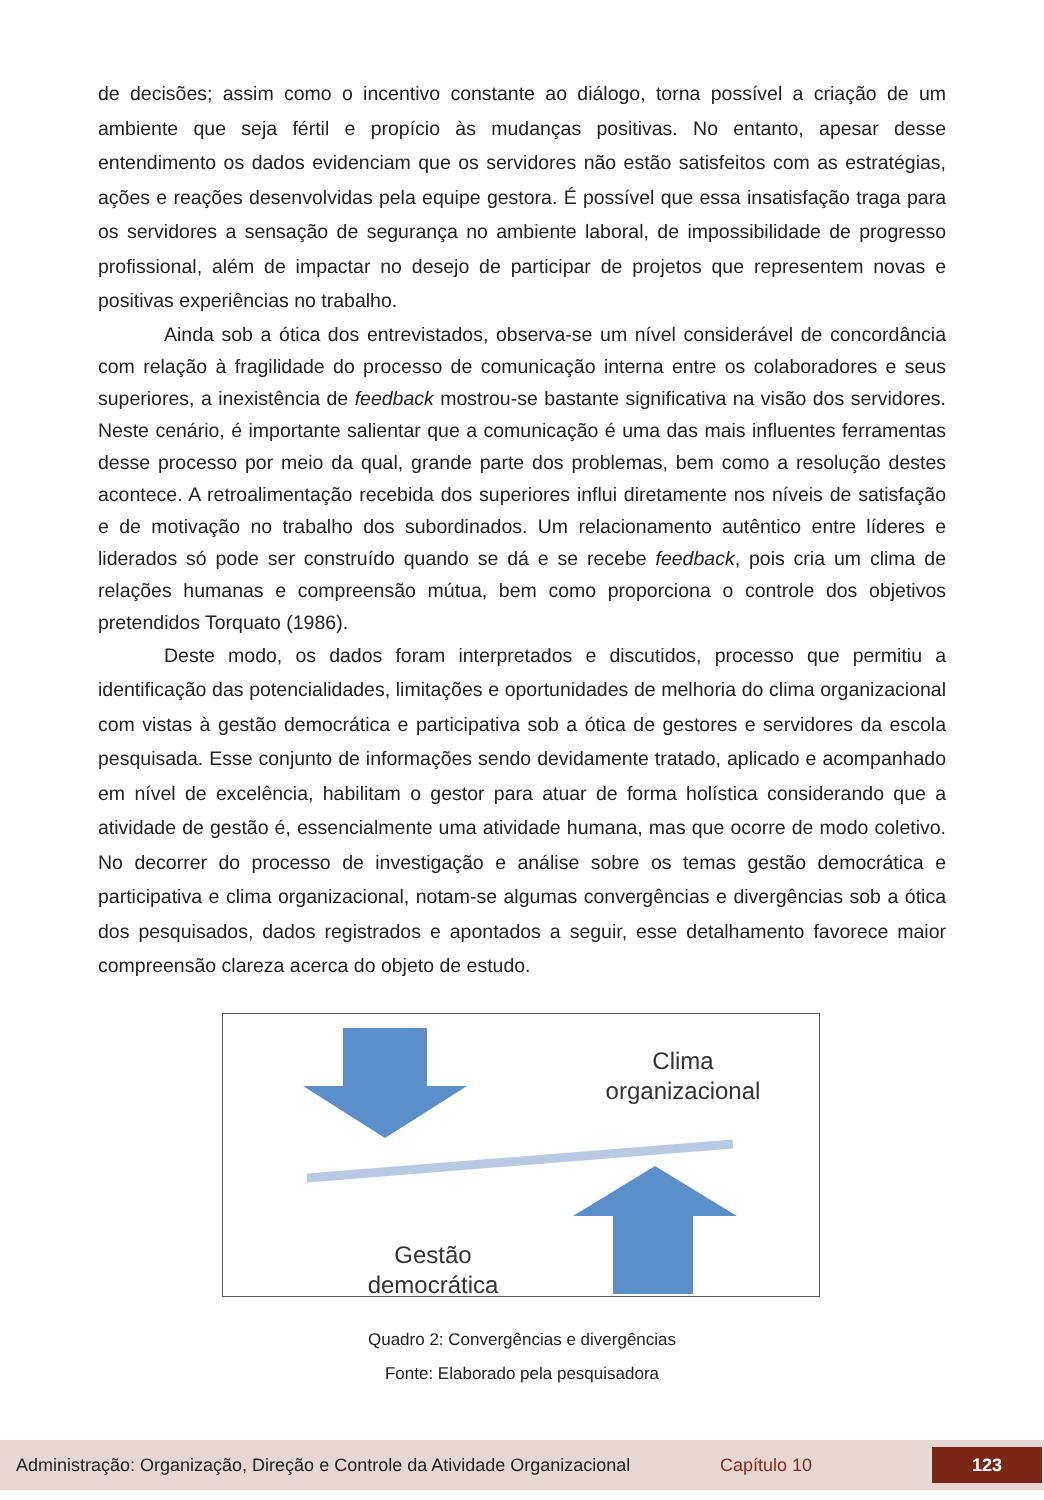de decisões; assim como o incentivo constante ao diálogo, torna possível a criação de um ambiente que seja fértil e propício às mudanças positivas. No entanto, apesar desse entendimento os dados evidenciam que os servidores não estão satisfeitos com as estratégias, ações e reações desenvolvidas pela equipe gestora. É possível que essa insatisfação traga para os servidores a sensação de segurança no ambiente laboral, de impossibilidade de progresso profissional, além de impactar no desejo de participar de projetos que representem novas e positivas experiências no trabalho.
Ainda sob a ótica dos entrevistados, observa-se um nível considerável de concordância com relação à fragilidade do processo de comunicação interna entre os colaboradores e seus superiores, a inexistência de feedback mostrou-se bastante significativa na visão dos servidores. Neste cenário, é importante salientar que a comunicação é uma das mais influentes ferramentas desse processo por meio da qual, grande parte dos problemas, bem como a resolução destes acontece. A retroalimentação recebida dos superiores influi diretamente nos níveis de satisfação e de motivação no trabalho dos subordinados. Um relacionamento autêntico entre líderes e liderados só pode ser construído quando se dá e se recebe feedback, pois cria um clima de relações humanas e compreensão mútua, bem como proporciona o controle dos objetivos pretendidos Torquato (1986).
Deste modo, os dados foram interpretados e discutidos, processo que permitiu a identificação das potencialidades, limitações e oportunidades de melhoria do clima organizacional com vistas à gestão democrática e participativa sob a ótica de gestores e servidores da escola pesquisada. Esse conjunto de informações sendo devidamente tratado, aplicado e acompanhado em nível de excelência, habilitam o gestor para atuar de forma holística considerando que a atividade de gestão é, essencialmente uma atividade humana, mas que ocorre de modo coletivo. No decorrer do processo de investigação e análise sobre os temas gestão democrática e participativa e clima organizacional, notam-se algumas convergências e divergências sob a ótica dos pesquisados, dados registrados e apontados a seguir, esse detalhamento favorece maior compreensão clareza acerca do objeto de estudo.
Clima organizacional
Gestão democrática
Quadro 2: Convergências e divergências
Fonte: Elaborado pela pesquisadora
Administração: Organização, Direção e Controle da Atividade Organizacional Capítulo 10 123